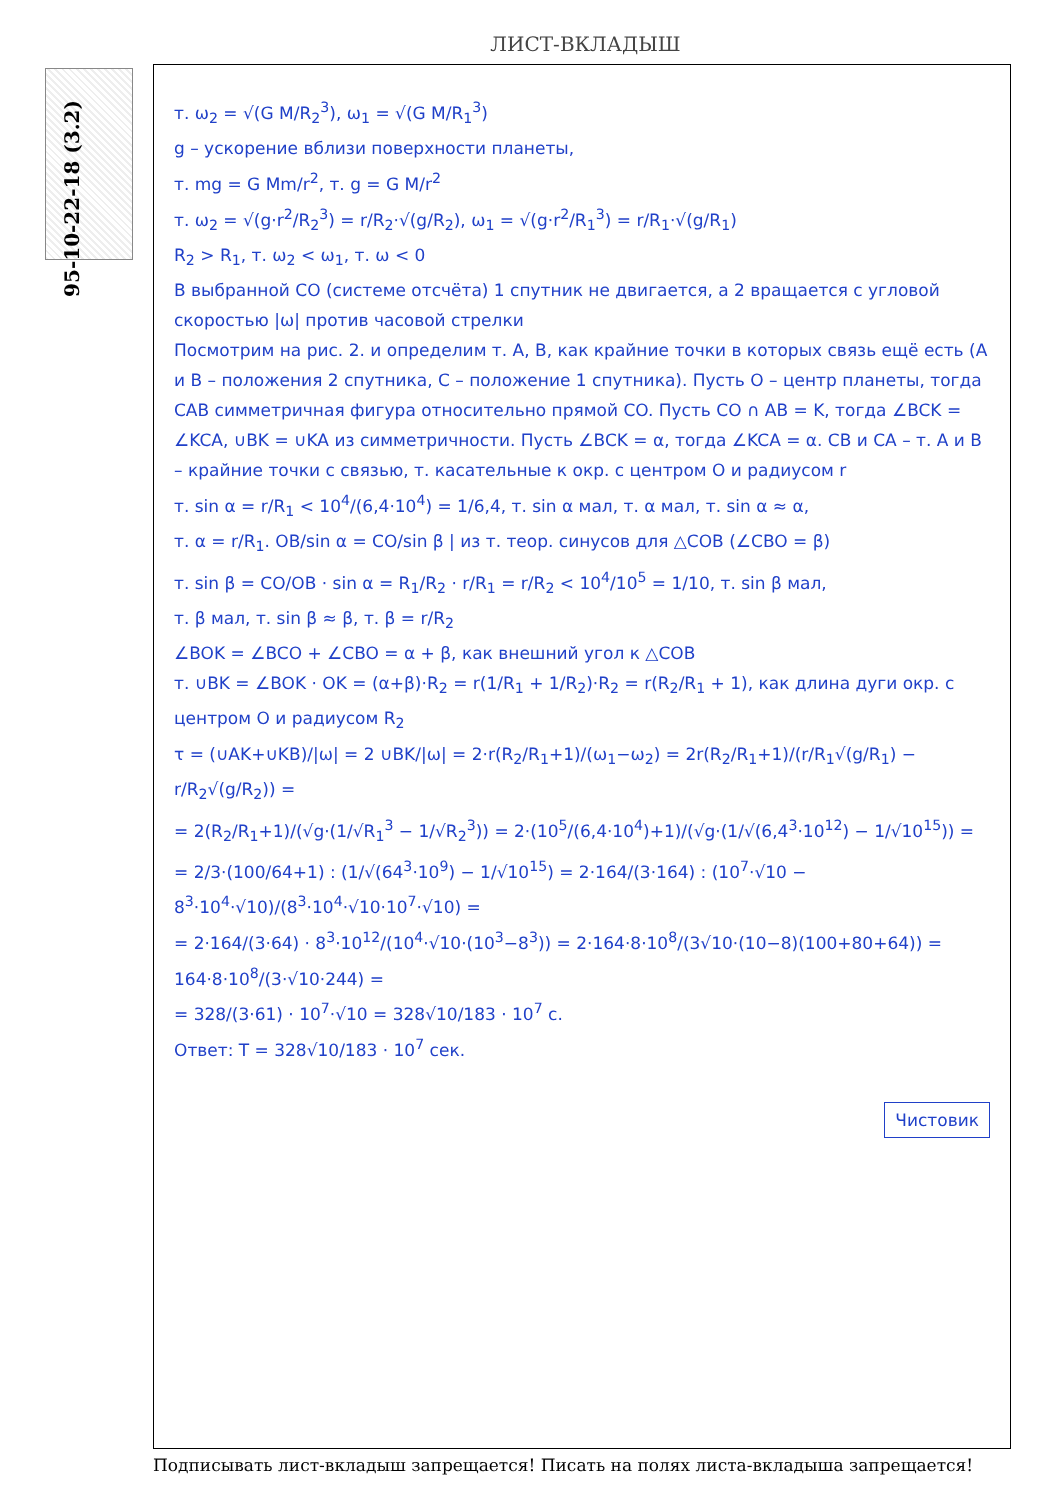ЛИСТ-ВКЛАДЫШ
95-10-22-18 (3.2)
т. ω<sub>2</sub> = √(G M/R<sub>2</sub><sup>3</sup>), ω<sub>1</sub> = √(G M/R<sub>1</sub><sup>3</sup>)
g – ускорение вблизи поверхности планеты,
т. mg = G Mm/r<sup>2</sup>, т. g = G M/r<sup>2</sup>
т. ω<sub>2</sub> = √(g·r<sup>2</sup>/R<sub>2</sub><sup>3</sup>) = r/R<sub>2</sub>·√(g/R<sub>2</sub>), ω<sub>1</sub> = √(g·r<sup>2</sup>/R<sub>1</sub><sup>3</sup>) = r/R<sub>1</sub>·√(g/R<sub>1</sub>)
R<sub>2</sub> > R<sub>1</sub>, т. ω<sub>2</sub> < ω<sub>1</sub>, т. ω < 0
В выбранной СО (системе отсчёта) 1 спутник не двигается, а 2 вращается с угловой скоростью |ω| против часовой стрелки
Посмотрим на рис. 2. и определим т. A, B, как крайние точки в которых связь ещё есть (A и B – положения 2 спутника, C – положение 1 спутника). Пусть O – центр планеты, тогда CAB симметричная фигура относительно прямой CO. Пусть CO ∩ AB = K, тогда ∠BCK = ∠KCA, ∪BK = ∪KA из симметричности. Пусть ∠BCK = α, тогда ∠KCA = α. CB и CA – т. A и B – крайние точки с связью, т. касательные к окр. с центром O и радиусом r
т. sin α = r/R<sub>1</sub> < 10<sup>4</sup>/(6,4·10<sup>4</sup>) = 1/6,4, т. sin α мал, т. α мал, т. sin α ≈ α,
т. α = r/R<sub>1</sub>. OB/sin α = CO/sin β | из т. теор. синусов для △COB (∠CBO = β)
т. sin β = CO/OB · sin α = R<sub>1</sub>/R<sub>2</sub> · r/R<sub>1</sub> = r/R<sub>2</sub> < 10<sup>4</sup>/10<sup>5</sup> = 1/10, т. sin β мал,
т. β мал, т. sin β ≈ β, т. β = r/R<sub>2</sub>
∠BOK = ∠BCO + ∠CBO = α + β, как внешний угол к △COB
т. ∪BK = ∠BOK · OK = (α+β)·R<sub>2</sub> = r(1/R<sub>1</sub> + 1/R<sub>2</sub>)·R<sub>2</sub> = r(R<sub>2</sub>/R<sub>1</sub> + 1), как длина дуги окр. с центром O и радиусом R<sub>2</sub>
τ = (∪AK+∪KB)/|ω| = 2 ∪BK/|ω| = 2·r(R<sub>2</sub>/R<sub>1</sub>+1)/(ω<sub>1</sub>−ω<sub>2</sub>) = 2r(R<sub>2</sub>/R<sub>1</sub>+1)/(r/R<sub>1</sub>√(g/R<sub>1</sub>) − r/R<sub>2</sub>√(g/R<sub>2</sub>)) =
= 2(R<sub>2</sub>/R<sub>1</sub>+1)/(√g·(1/√R<sub>1</sub><sup>3</sup> − 1/√R<sub>2</sub><sup>3</sup>)) = 2·(10<sup>5</sup>/(6,4·10<sup>4</sup>)+1)/(√g·(1/√(6,4<sup>3</sup>·10<sup>12</sup>) − 1/√10<sup>15</sup>)) =
= 2/3·(100/64+1) : (1/√(64<sup>3</sup>·10<sup>9</sup>) − 1/√10<sup>15</sup>) = 2·164/(3·164) : (10<sup>7</sup>·√10 − 8<sup>3</sup>·10<sup>4</sup>·√10)/(8<sup>3</sup>·10<sup>4</sup>·√10·10<sup>7</sup>·√10) =
= 2·164/(3·64) · 8<sup>3</sup>·10<sup>12</sup>/(10<sup>4</sup>·√10·(10<sup>3</sup>−8<sup>3</sup>)) = 2·164·8·10<sup>8</sup>/(3√10·(10−8)(100+80+64)) = 164·8·10<sup>8</sup>/(3·√10·244) =
= 328/(3·61) · 10<sup>7</sup>·√10 = 328√10/183 · 10<sup>7</sup> c.
Ответ: T = 328√10/183 · 10<sup>7</sup> сек.
Чистовик
Подписывать лист-вкладыш запрещается! Писать на полях листа-вкладыша запрещается!